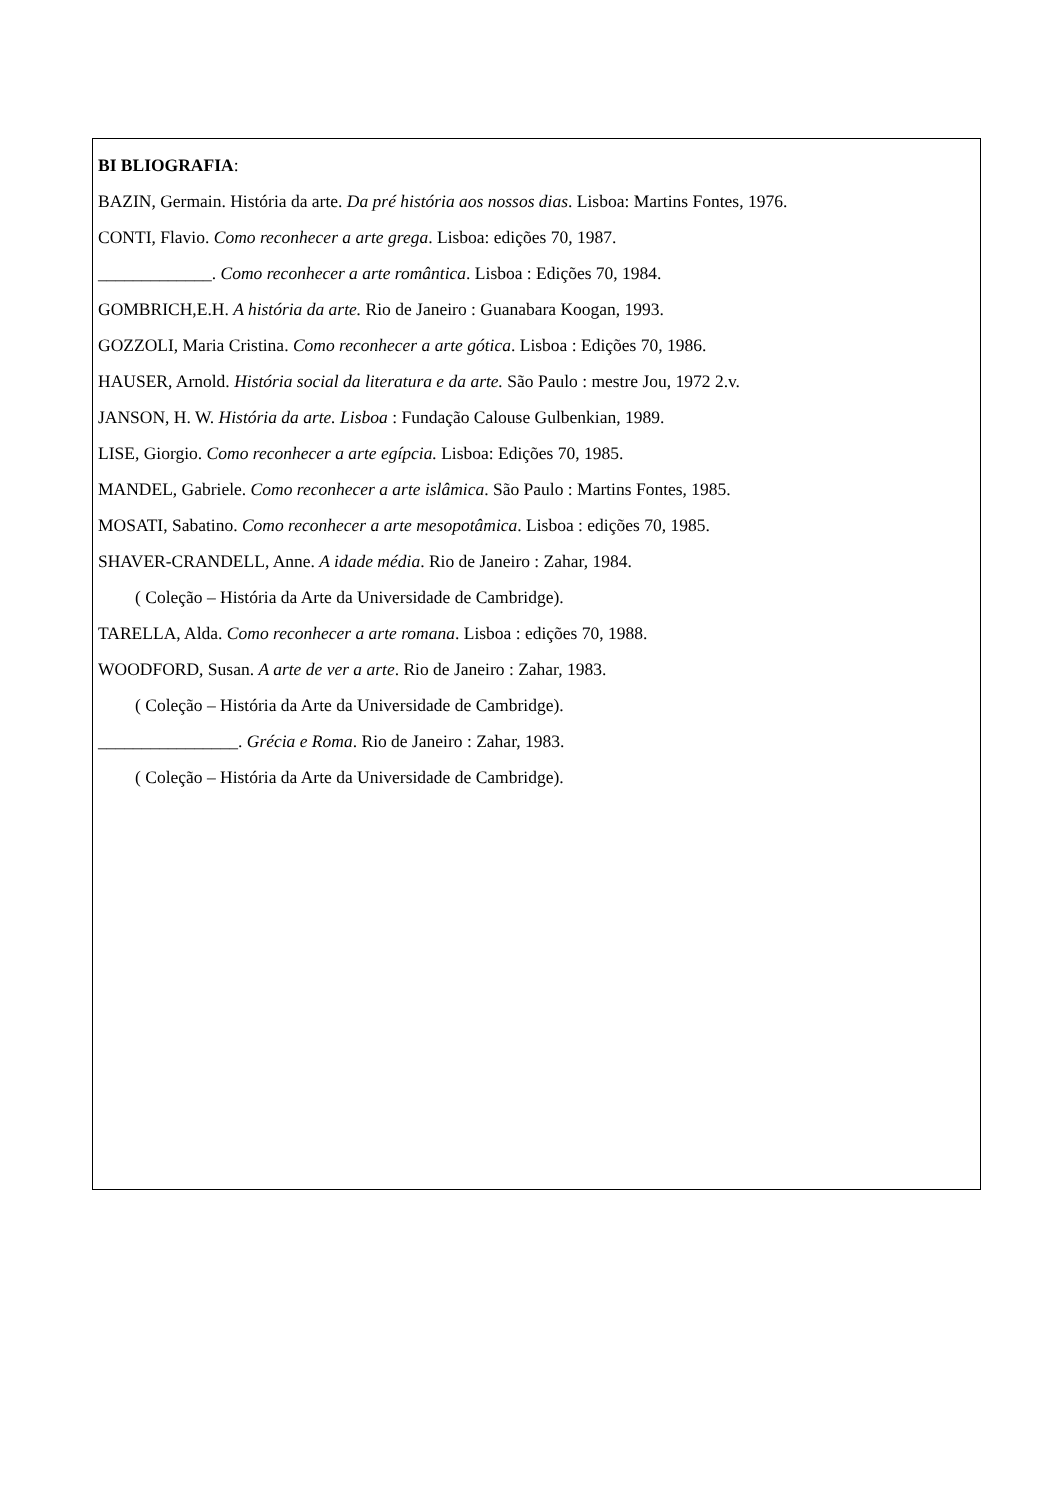BI BLIOGRAFIA:
BAZIN, Germain. História da arte. Da pré história aos nossos dias. Lisboa: Martins Fontes, 1976.
CONTI, Flavio. Como reconhecer a arte grega. Lisboa: edições 70, 1987.
_____________. Como reconhecer a arte romântica. Lisboa : Edições 70, 1984.
GOMBRICH,E.H. A história da arte. Rio de Janeiro : Guanabara Koogan, 1993.
GOZZOLI, Maria Cristina. Como reconhecer a arte gótica. Lisboa : Edições 70, 1986.
HAUSER, Arnold. História social da literatura e da arte. São Paulo : mestre Jou, 1972 2.v.
JANSON, H. W. História da arte. Lisboa : Fundação Calouse Gulbenkian, 1989.
LISE, Giorgio. Como reconhecer a arte egípcia. Lisboa: Edições 70, 1985.
MANDEL, Gabriele. Como reconhecer a arte islâmica. São Paulo : Martins Fontes, 1985.
MOSATI, Sabatino. Como reconhecer a arte mesopotâmica. Lisboa : edições 70, 1985.
SHAVER-CRANDELL, Anne. A idade média. Rio de Janeiro : Zahar, 1984.
( Coleção – História da Arte da Universidade de Cambridge).
TARELLA, Alda. Como reconhecer a arte romana. Lisboa : edições 70, 1988.
WOODFORD, Susan. A arte de ver a arte. Rio de Janeiro : Zahar, 1983.
( Coleção – História da Arte da Universidade de Cambridge).
________________. Grécia e Roma. Rio de Janeiro : Zahar, 1983.
( Coleção – História da Arte da Universidade de Cambridge).